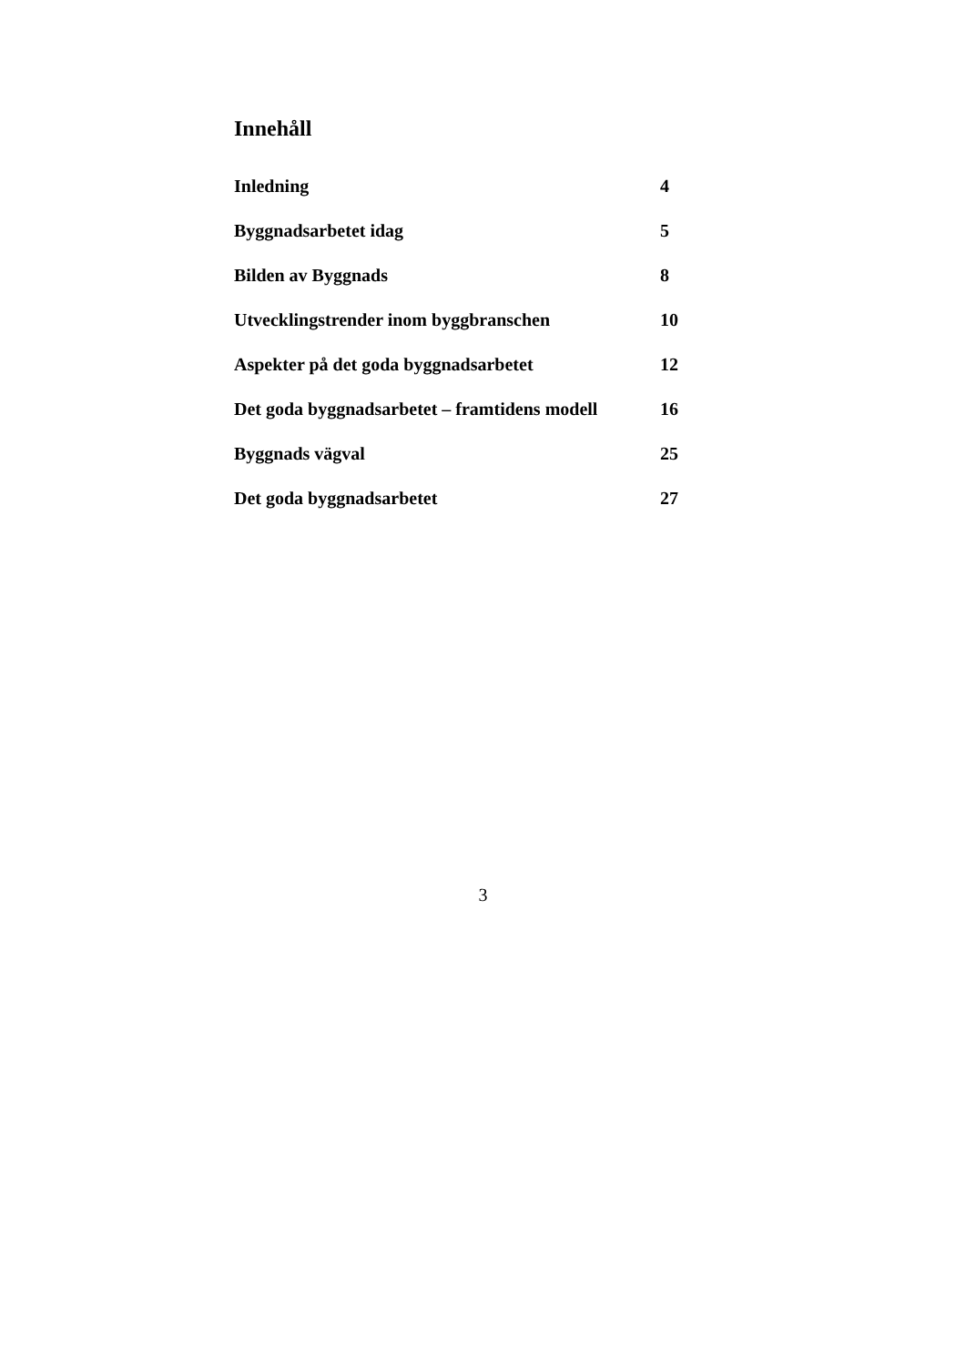Innehåll
| Inledning | 4 |
| Byggnadsarbetet idag | 5 |
| Bilden av Byggnads | 8 |
| Utvecklingstrender inom byggbranschen | 10 |
| Aspekter på det goda byggnadsarbetet | 12 |
| Det goda byggnadsarbetet – framtidens modell | 16 |
| Byggnads vägval | 25 |
| Det goda byggnadsarbetet | 27 |
3